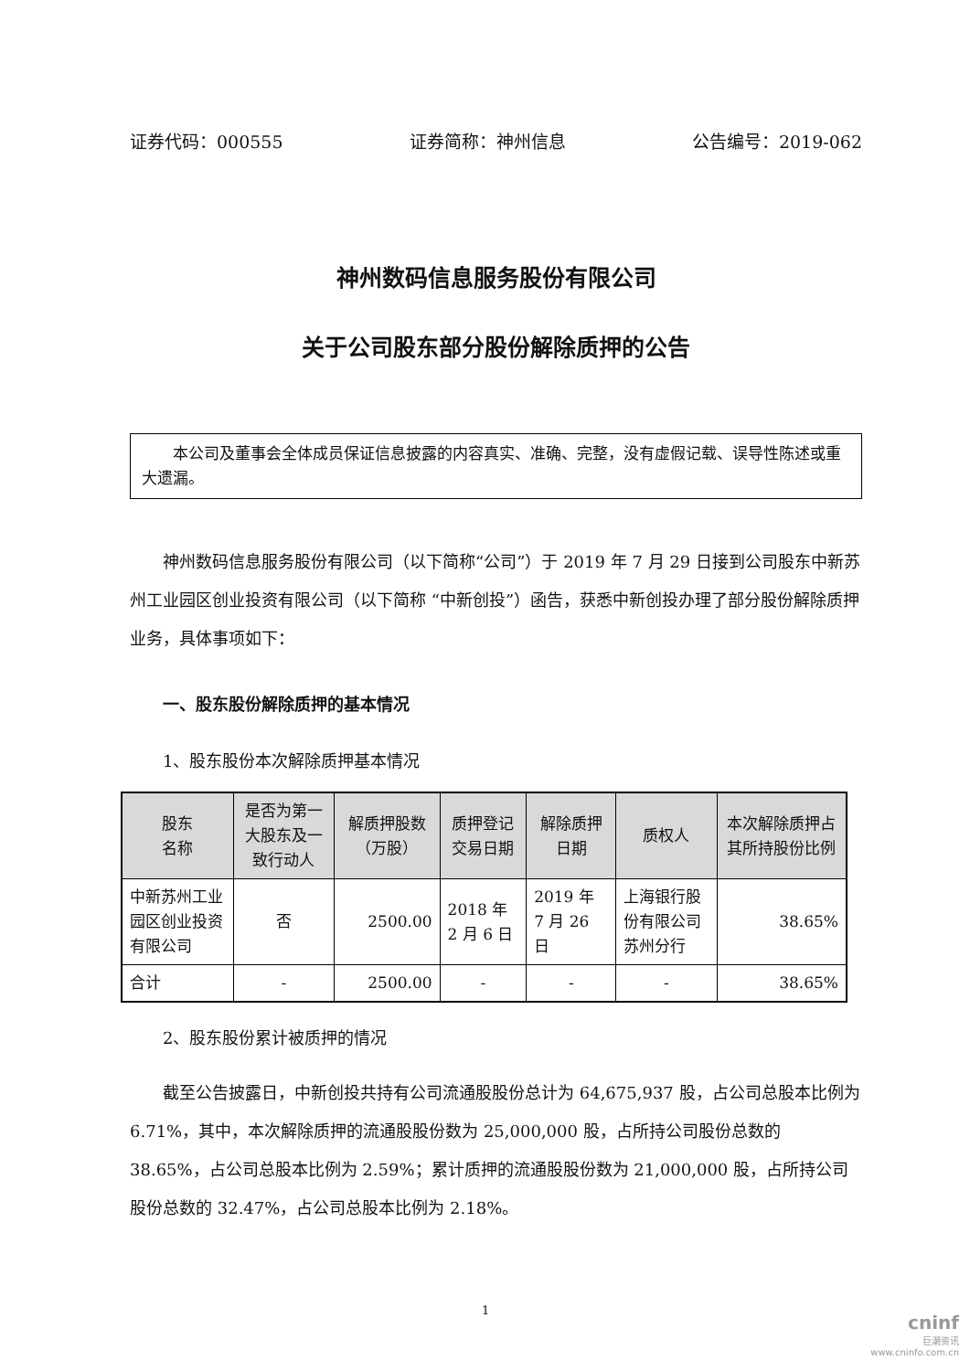证券代码：000555 证券简称：神州信息 公告编号：2019-062
神州数码信息服务股份有限公司
关于公司股东部分股份解除质押的公告
  本公司及董事会全体成员保证信息披露的内容真实、准确、完整，没有虚假记载、误导性陈述或重大遗漏。
神州数码信息服务股份有限公司（以下简称“公司”）于 2019 年 7 月 29 日接到公司股东中新苏州工业园区创业投资有限公司（以下简称 “中新创投”）函告，获悉中新创投办理了部分股份解除质押业务，具体事项如下：
一、股东股份解除质押的基本情况
1、股东股份本次解除质押基本情况
| 股东 名称 | 是否为第一大股东及一致行动人 | 解质押股数（万股） | 质押登记交易日期 | 解除质押日期 | 质权人 | 本次解除质押占其所持股份比例 |
| --- | --- | --- | --- | --- | --- | --- |
| 中新苏州工业园区创业投资有限公司 | 否 | 2500.00 | 2018 年 2 月 6 日 | 2019 年 7 月 26 日 | 上海银行股份有限公司苏州分行 | 38.65% |
| 合计 | - | 2500.00 | - | - | - | 38.65% |
2、股东股份累计被质押的情况
截至公告披露日，中新创投共持有公司流通股股份总计为 64,675,937 股，占公司总股本比例为 6.71%，其中，本次解除质押的流通股股份数为 25,000,000 股，占所持公司股份总数的 38.65%，占公司总股本比例为 2.59%；累计质押的流通股股份数为 21,000,000 股，占所持公司股份总数的 32.47%，占公司总股本比例为 2.18%。
1
cninf
巨潮资讯
www.cninfo.com.cn